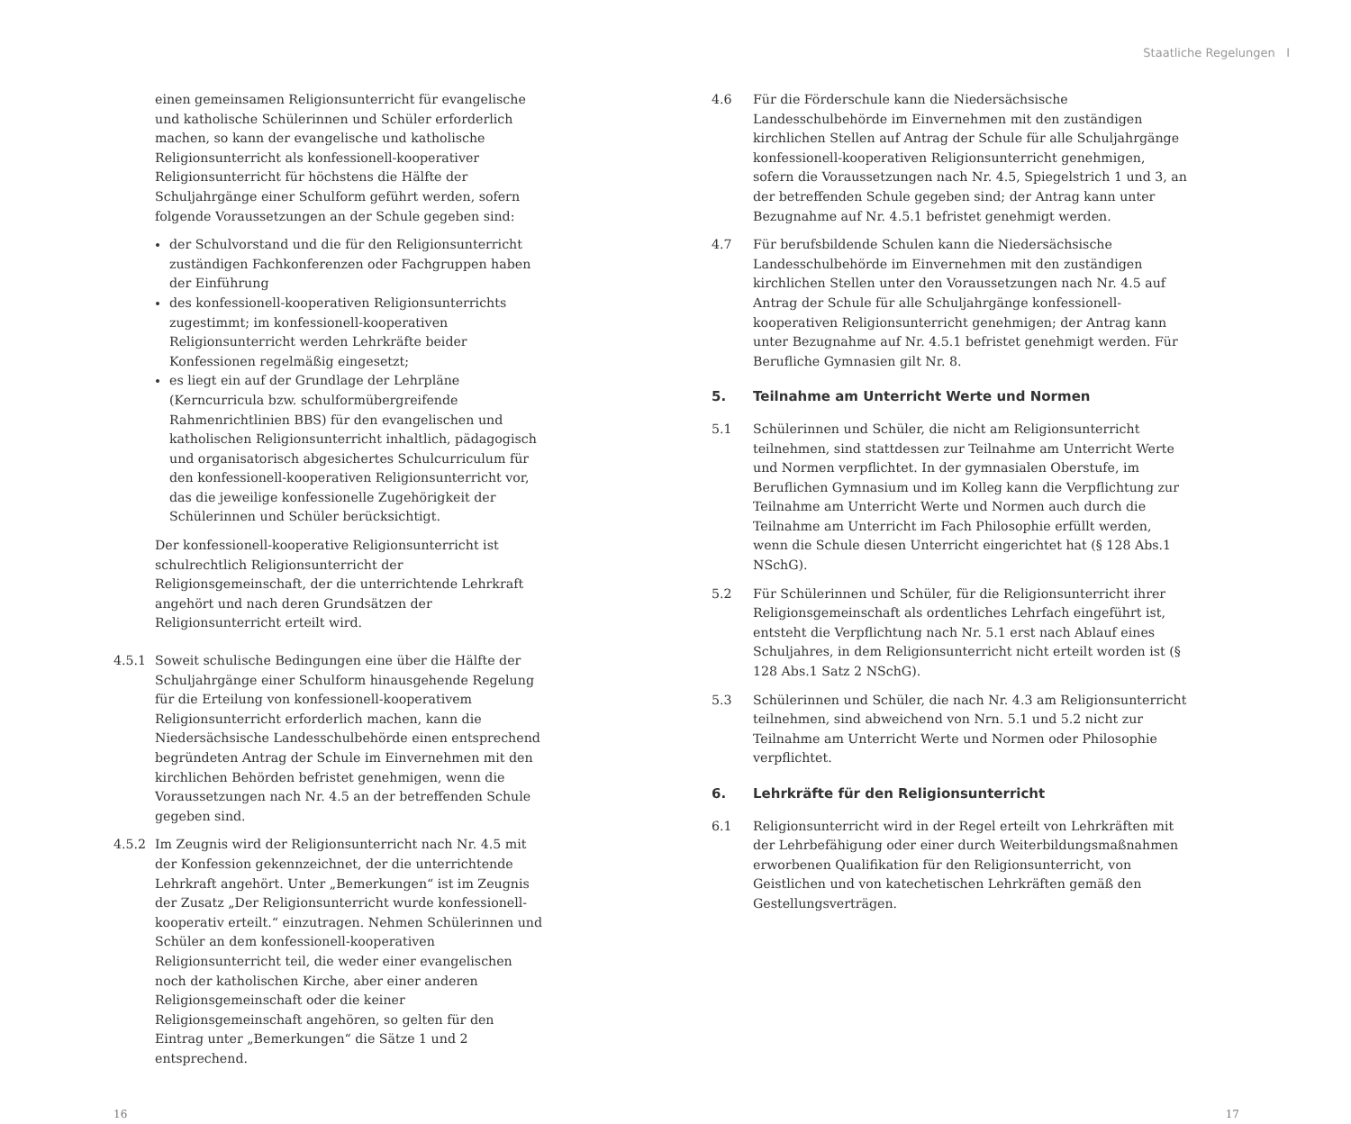Staatliche Regelungen I
einen gemeinsamen Religionsunterricht für evangelische und katholische Schülerinnen und Schüler erforderlich machen, so kann der evangelische und katholische Religionsunterricht als konfessionell-kooperativer Religionsunterricht für höchstens die Hälfte der Schuljahrgänge einer Schulform geführt werden, sofern folgende Voraussetzungen an der Schule gegeben sind:
der Schulvorstand und die für den Religionsunterricht zuständigen Fachkonferenzen oder Fachgruppen haben der Einführung
des konfessionell-kooperativen Religionsunterrichts zugestimmt; im konfessionell-kooperativen Religionsunterricht werden Lehrkräfte beider Konfessionen regelmäßig eingesetzt;
es liegt ein auf der Grundlage der Lehrpläne (Kerncurricula bzw. schulformübergreifende Rahmenrichtlinien BBS) für den evangelischen und katholischen Religionsunterricht inhaltlich, pädagogisch und organisatorisch abgesichertes Schulcurriculum für den konfessionell-kooperativen Religionsunterricht vor, das die jeweilige konfessionelle Zugehörigkeit der Schülerinnen und Schüler berücksichtigt.
Der konfessionell-kooperative Religionsunterricht ist schulrechtlich Religionsunterricht der Religionsgemeinschaft, der die unterrichtende Lehrkraft angehört und nach deren Grundsätzen der Religionsunterricht erteilt wird.
4.5.1 Soweit schulische Bedingungen eine über die Hälfte der Schuljahrgänge einer Schulform hinausgehende Regelung für die Erteilung von konfessionell-kooperativem Religionsunterricht erforderlich machen, kann die Niedersächsische Landesschulbehörde einen entsprechend begründeten Antrag der Schule im Einvernehmen mit den kirchlichen Behörden befristet genehmigen, wenn die Voraussetzungen nach Nr. 4.5 an der betreffenden Schule gegeben sind.
4.5.2 Im Zeugnis wird der Religionsunterricht nach Nr. 4.5 mit der Konfession gekennzeichnet, der die unterrichtende Lehrkraft angehört. Unter „Bemerkungen“ ist im Zeugnis der Zusatz „Der Religionsunterricht wurde konfessionell-kooperativ erteilt.“ einzutragen. Nehmen Schülerinnen und Schüler an dem konfessionell-kooperativen Religionsunterricht teil, die weder einer evangelischen noch der katholischen Kirche, aber einer anderen Religionsgemeinschaft oder die keiner Religionsgemeinschaft angehören, so gelten für den Eintrag unter „Bemerkungen“ die Sätze 1 und 2 entsprechend.
4.6 Für die Förderschule kann die Niedersächsische Landesschulbehörde im Einvernehmen mit den zuständigen kirchlichen Stellen auf Antrag der Schule für alle Schuljahrgänge konfessionell-kooperativen Religionsunterricht genehmigen, sofern die Voraussetzungen nach Nr. 4.5, Spiegelstrich 1 und 3, an der betreffenden Schule gegeben sind; der Antrag kann unter Bezugnahme auf Nr. 4.5.1 befristet genehmigt werden.
4.7 Für berufsbildende Schulen kann die Niedersächsische Landesschulbehörde im Einvernehmen mit den zuständigen kirchlichen Stellen unter den Voraussetzungen nach Nr. 4.5 auf Antrag der Schule für alle Schuljahrgänge konfessionell-kooperativen Religionsunterricht genehmigen; der Antrag kann unter Bezugnahme auf Nr. 4.5.1 befristet genehmigt werden. Für Berufliche Gymnasien gilt Nr. 8.
5. Teilnahme am Unterricht Werte und Normen
5.1 Schülerinnen und Schüler, die nicht am Religionsunterricht teilnehmen, sind stattdessen zur Teilnahme am Unterricht Werte und Normen verpflichtet. In der gymnasialen Oberstufe, im Beruflichen Gymnasium und im Kolleg kann die Verpflichtung zur Teilnahme am Unterricht Werte und Normen auch durch die Teilnahme am Unterricht im Fach Philosophie erfüllt werden, wenn die Schule diesen Unterricht eingerichtet hat (§ 128 Abs.1 NSchG).
5.2 Für Schülerinnen und Schüler, für die Religionsunterricht ihrer Religionsgemeinschaft als ordentliches Lehrfach eingeführt ist, entsteht die Verpflichtung nach Nr. 5.1 erst nach Ablauf eines Schuljahres, in dem Religionsunterricht nicht erteilt worden ist (§ 128 Abs.1 Satz 2 NSchG).
5.3 Schülerinnen und Schüler, die nach Nr. 4.3 am Religionsunterricht teilnehmen, sind abweichend von Nrn. 5.1 und 5.2 nicht zur Teilnahme am Unterricht Werte und Normen oder Philosophie verpflichtet.
6. Lehrkräfte für den Religionsunterricht
6.1 Religionsunterricht wird in der Regel erteilt von Lehrkräften mit der Lehrbefähigung oder einer durch Weiterbildungsmaßnahmen erworbenen Qualifikation für den Religionsunterricht, von Geistlichen und von katechetischen Lehrkräften gemäß den Gestellungsverträgen.
16 17